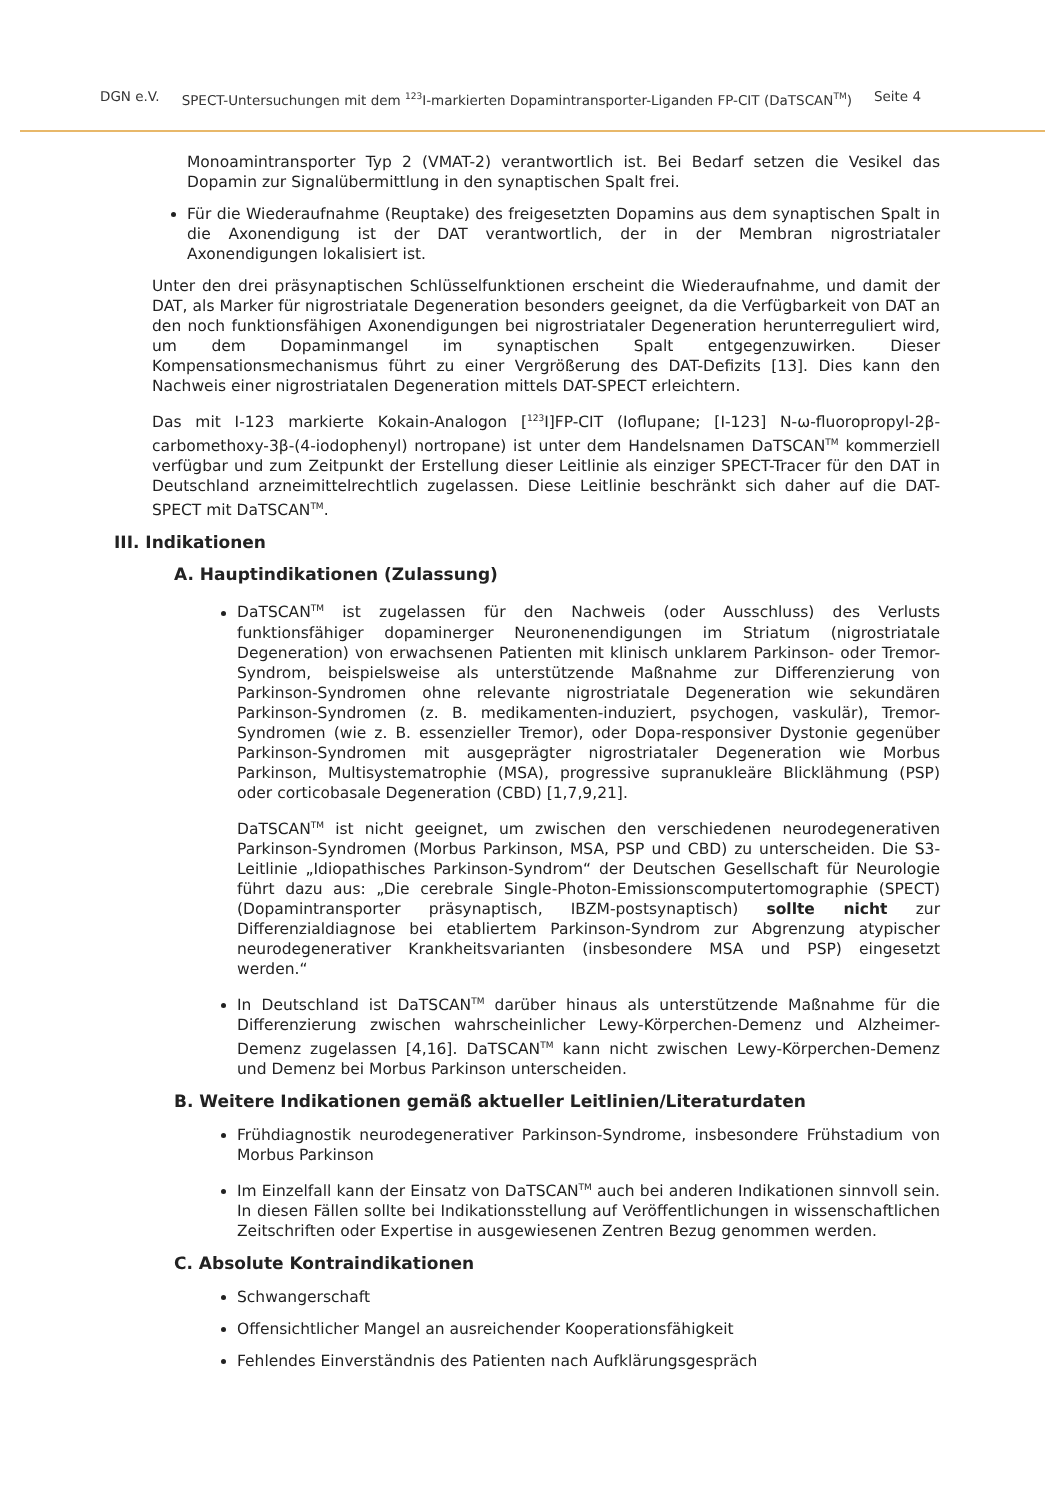DGN e.V. SPECT-Untersuchungen mit dem <sup>123</sup>I-markierten Dopamintransporter-Liganden FP-CIT (DaTSCAN<sup>TM</sup>) Seite 4
Monoamintransporter Typ 2 (VMAT-2) verantwortlich ist. Bei Bedarf setzen die Vesikel das Dopamin zur Signalübermittlung in den synaptischen Spalt frei.
Für die Wiederaufnahme (Reuptake) des freigesetzten Dopamins aus dem synaptischen Spalt in die Axonendigung ist der DAT verantwortlich, der in der Membran nigrostriataler Axonendigungen lokalisiert ist.
Unter den drei präsynaptischen Schlüsselfunktionen erscheint die Wiederaufnahme, und damit der DAT, als Marker für nigrostriatale Degeneration besonders geeignet, da die Verfügbarkeit von DAT an den noch funktionsfähigen Axonendigungen bei nigrostriataler Degeneration herunterreguliert wird, um dem Dopaminmangel im synaptischen Spalt entgegenzuwirken. Dieser Kompensationsmechanismus führt zu einer Vergrößerung des DAT-Defizits [13]. Dies kann den Nachweis einer nigrostriatalen Degeneration mittels DAT-SPECT erleichtern.
Das mit I-123 markierte Kokain-Analogon [<sup>123</sup>I]FP-CIT (Ioflupane; [I-123] N-ω-fluoropropyl-2β-carbomethoxy-3β-(4-iodophenyl) nortropane) ist unter dem Handelsnamen DaTSCAN<sup>TM</sup> kommerziell verfügbar und zum Zeitpunkt der Erstellung dieser Leitlinie als einziger SPECT-Tracer für den DAT in Deutschland arzneimittelrechtlich zugelassen. Diese Leitlinie beschränkt sich daher auf die DAT-SPECT mit DaTSCAN<sup>TM</sup>.
III. Indikationen
A. Hauptindikationen (Zulassung)
DaTSCAN<sup>TM</sup> ist zugelassen für den Nachweis (oder Ausschluss) des Verlusts funktionsfähiger dopaminerger Neuronenendigungen im Striatum (nigrostriatale Degeneration) von erwachsenen Patienten mit klinisch unklarem Parkinson- oder Tremor-Syndrom, beispielsweise als unterstützende Maßnahme zur Differenzierung von Parkinson-Syndromen ohne relevante nigrostriatale Degeneration wie sekundären Parkinson-Syndromen (z. B. medikamenten-induziert, psychogen, vaskulär), Tremor-Syndromen (wie z. B. essenzieller Tremor), oder Dopa-responsiver Dystonie gegenüber Parkinson-Syndromen mit ausgeprägter nigrostriataler Degeneration wie Morbus Parkinson, Multisystematrophie (MSA), progressive supranukleäre Blicklähmung (PSP) oder corticobasale Degeneration (CBD) [1,7,9,21].
DaTSCAN<sup>TM</sup> ist nicht geeignet, um zwischen den verschiedenen neurodegenerativen Parkinson-Syndromen (Morbus Parkinson, MSA, PSP und CBD) zu unterscheiden. Die S3-Leitlinie „Idiopathisches Parkinson-Syndrom“ der Deutschen Gesellschaft für Neurologie führt dazu aus: „Die cerebrale Single-Photon-Emissionscomputertomographie (SPECT) (Dopamintransporter präsynaptisch, IBZM-postsynaptisch) sollte nicht zur Differenzialdiagnose bei etabliertem Parkinson-Syndrom zur Abgrenzung atypischer neurodegenerativer Krankheitsvarianten (insbesondere MSA und PSP) eingesetzt werden.“
In Deutschland ist DaTSCAN<sup>TM</sup> darüber hinaus als unterstützende Maßnahme für die Differenzierung zwischen wahrscheinlicher Lewy-Körperchen-Demenz und Alzheimer-Demenz zugelassen [4,16]. DaTSCAN<sup>TM</sup> kann nicht zwischen Lewy-Körperchen-Demenz und Demenz bei Morbus Parkinson unterscheiden.
B. Weitere Indikationen gemäß aktueller Leitlinien/Literaturdaten
Frühdiagnostik neurodegenerativer Parkinson-Syndrome, insbesondere Frühstadium von Morbus Parkinson
Im Einzelfall kann der Einsatz von DaTSCAN<sup>TM</sup> auch bei anderen Indikationen sinnvoll sein. In diesen Fällen sollte bei Indikationsstellung auf Veröffentlichungen in wissenschaftlichen Zeitschriften oder Expertise in ausgewiesenen Zentren Bezug genommen werden.
C. Absolute Kontraindikationen
Schwangerschaft
Offensichtlicher Mangel an ausreichender Kooperationsfähigkeit
Fehlendes Einverständnis des Patienten nach Aufklärungsgespräch